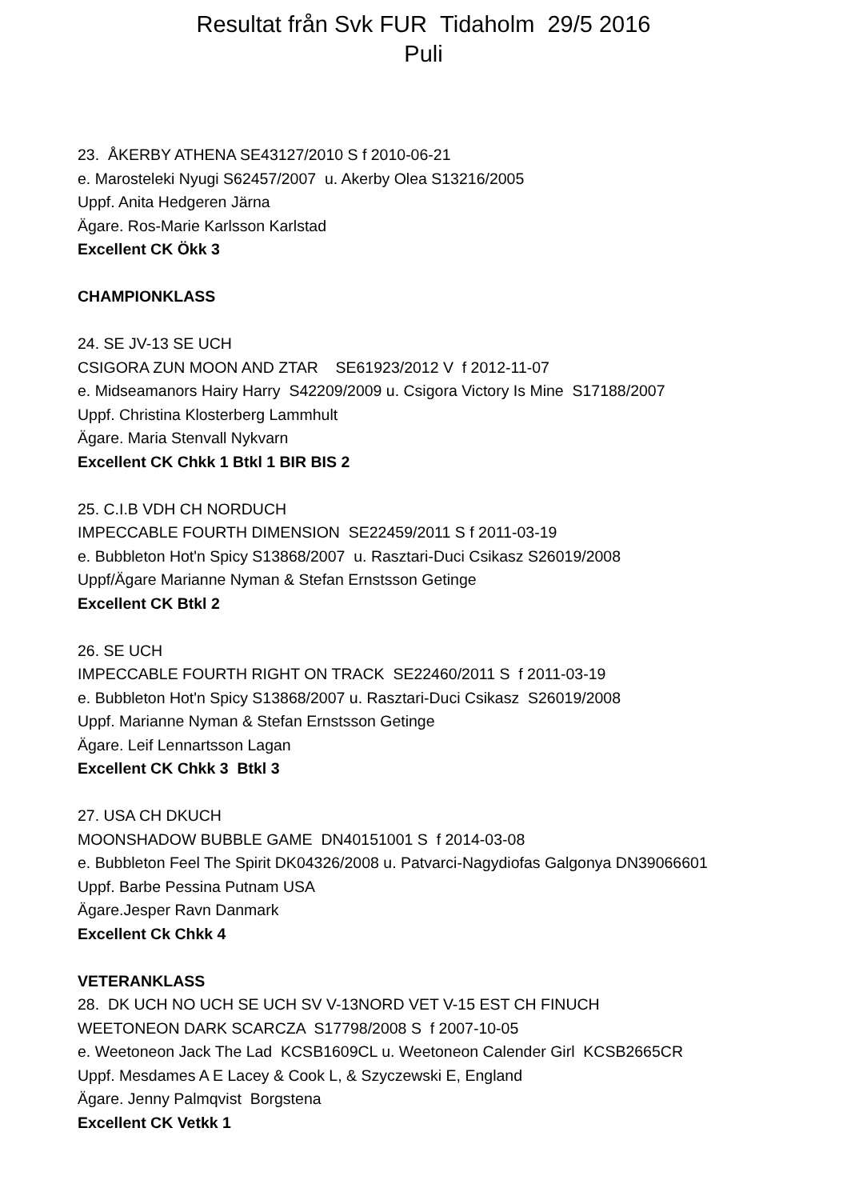Resultat från Svk FUR Tidaholm 29/5 2016
Puli
23. ÅKERBY ATHENA SE43127/2010 S f 2010-06-21
e. Marosteleki Nyugi S62457/2007 u. Akerby Olea S13216/2005
Uppf. Anita Hedgeren Järna
Ägare. Ros-Marie Karlsson Karlstad
Excellent CK Ökk 3
CHAMPIONKLASS
24. SE JV-13 SE UCH
CSIGORA ZUN MOON AND ZTAR SE61923/2012 V f 2012-11-07
e. Midseamanors Hairy Harry S42209/2009 u. Csigora Victory Is Mine S17188/2007
Uppf. Christina Klosterberg Lammhult
Ägare. Maria Stenvall Nykvarn
Excellent CK Chkk 1 Btkl 1 BIR BIS 2
25. C.I.B VDH CH NORDUCH
IMPECCABLE FOURTH DIMENSION SE22459/2011 S f 2011-03-19
e. Bubbleton Hot'n Spicy S13868/2007 u. Rasztari-Duci Csikasz S26019/2008
Uppf/Ägare Marianne Nyman & Stefan Ernstsson Getinge
Excellent CK Btkl 2
26. SE UCH
IMPECCABLE FOURTH RIGHT ON TRACK SE22460/2011 S f 2011-03-19
e. Bubbleton Hot'n Spicy S13868/2007 u. Rasztari-Duci Csikasz S26019/2008
Uppf. Marianne Nyman & Stefan Ernstsson Getinge
Ägare. Leif Lennartsson Lagan
Excellent CK Chkk 3 Btkl 3
27. USA CH DKUCH
MOONSHADOW BUBBLE GAME DN40151001 S f 2014-03-08
e. Bubbleton Feel The Spirit DK04326/2008 u. Patvarci-Nagydiofas Galgonya DN39066601
Uppf. Barbe Pessina Putnam USA
Ägare.Jesper Ravn Danmark
Excellent Ck Chkk 4
VETERANKLASS
28. DK UCH NO UCH SE UCH SV V-13NORD VET V-15 EST CH FINUCH
WEETONEON DARK SCARCZA S17798/2008 S f 2007-10-05
e. Weetoneon Jack The Lad KCSB1609CL u. Weetoneon Calender Girl KCSB2665CR
Uppf. Mesdames A E Lacey & Cook L, & Szyczewski E, England
Ägare. Jenny Palmqvist Borgstena
Excellent CK Vetkk 1